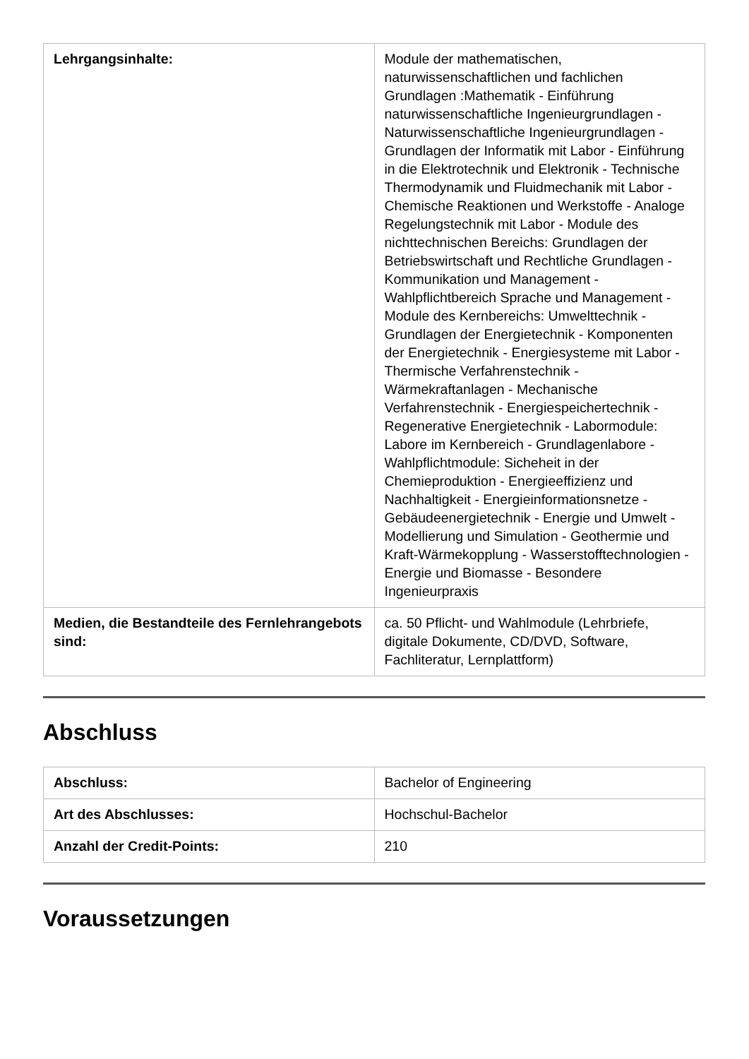| Lehrgangsinhalte: | Module der mathematischen, naturwissenschaftlichen und fachlichen Grundlagen :Mathematik - Einführung naturwissenschaftliche Ingenieurgrundlagen - Naturwissenschaftliche Ingenieurgrundlagen - Grundlagen der Informatik mit Labor - Einführung in die Elektrotechnik und Elektronik - Technische Thermodynamik und Fluidmechanik mit Labor - Chemische Reaktionen und Werkstoffe - Analoge Regelungstechnik mit Labor - Module des nichttechnischen Bereichs: Grundlagen der Betriebswirtschaft und Rechtliche Grundlagen - Kommunikation und Management - Wahlpflichtbereich Sprache und Management - Module des Kernbereichs: Umwelttechnik - Grundlagen der Energietechnik - Komponenten der Energietechnik - Energiesysteme mit Labor - Thermische Verfahrenstechnik - Wärmekraftanlagen - Mechanische Verfahrenstechnik - Energiespeichertechnik - Regenerative Energietechnik - Labormodule: Labore im Kernbereich - Grundlagenlabore - Wahlpflichtmodule: Sicheheit in der Chemieproduktion - Energieeffizienz und Nachhaltigkeit - Energieinformationsnetze - Gebäudeenergietechnik - Energie und Umwelt - Modellierung und Simulation - Geothermie und Kraft-Wärmekopplung - Wasserstofftechnologien - Energie und Biomasse - Besondere Ingenieurpraxis |
| Medien, die Bestandteile des Fernlehrangebots sind: | ca. 50 Pflicht- und Wahlmodule (Lehrbriefe, digitale Dokumente, CD/DVD, Software, Fachliteratur, Lernplattform) |
Abschluss
| Abschluss: | Bachelor of Engineering |
| Art des Abschlusses: | Hochschul-Bachelor |
| Anzahl der Credit-Points: | 210 |
Voraussetzungen